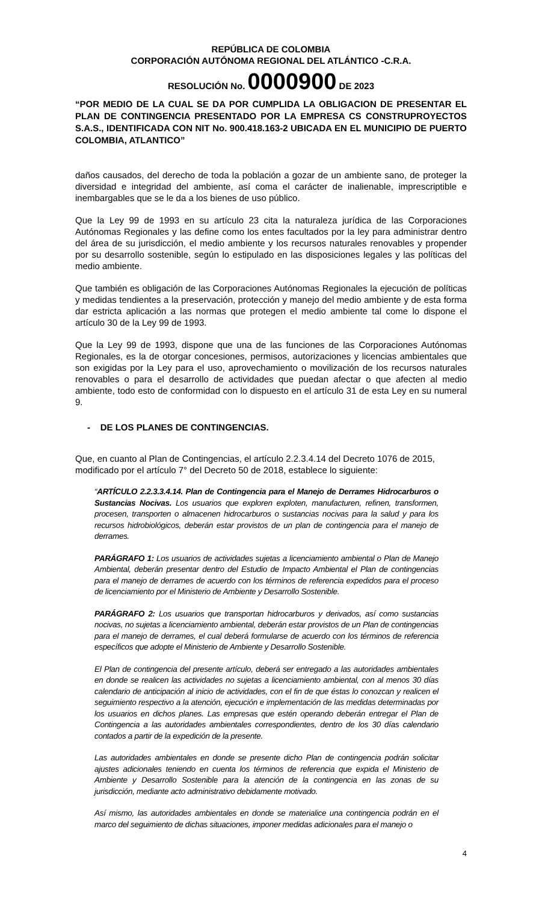REPÚBLICA DE COLOMBIA
CORPORACIÓN AUTÓNOMA REGIONAL DEL ATLÁNTICO -C.R.A.
RESOLUCIÓN No. 0000900 DE 2023
“POR MEDIO DE LA CUAL SE DA POR CUMPLIDA LA OBLIGACION DE PRESENTAR EL PLAN DE CONTINGENCIA PRESENTADO POR LA EMPRESA CS CONSTRUPROYECTOS S.A.S., IDENTIFICADA CON NIT No. 900.418.163-2 UBICADA EN EL MUNICIPIO DE PUERTO COLOMBIA, ATLANTICO”
daños causados, del derecho de toda la población a gozar de un ambiente sano, de proteger la diversidad e integridad del ambiente, así coma el carácter de inalienable, imprescriptible e inembargables que se le da a los bienes de uso público.
Que la Ley 99 de 1993 en su artículo 23 cita la naturaleza jurídica de las Corporaciones Autónomas Regionales y las define como los entes facultados por la ley para administrar dentro del área de su jurisdicción, el medio ambiente y los recursos naturales renovables y propender por su desarrollo sostenible, según lo estipulado en las disposiciones legales y las políticas del medio ambiente.
Que también es obligación de las Corporaciones Autónomas Regionales la ejecución de políticas y medidas tendientes a la preservación, protección y manejo del medio ambiente y de esta forma dar estricta aplicación a las normas que protegen el medio ambiente tal come lo dispone el artículo 30 de la Ley 99 de 1993.
Que la Ley 99 de 1993, dispone que una de las funciones de las Corporaciones Autónomas Regionales, es la de otorgar concesiones, permisos, autorizaciones y licencias ambientales que son exigidas por la Ley para el uso, aprovechamiento o movilización de los recursos naturales renovables o para el desarrollo de actividades que puedan afectar o que afecten al medio ambiente, todo esto de conformidad con lo dispuesto en el artículo 31 de esta Ley en su numeral 9.
- DE LOS PLANES DE CONTINGENCIAS.
Que, en cuanto al Plan de Contingencias, el artículo 2.2.3.4.14 del Decreto 1076 de 2015, modificado por el artículo 7° del Decreto 50 de 2018, establece lo siguiente:
“ARTÍCULO 2.2.3.3.4.14. Plan de Contingencia para el Manejo de Derrames Hidrocarburos o Sustancias Nocivas. Los usuarios que exploren exploten, manufacturen, refinen, transformen, procesen, transporten o almacenen hidrocarburos o sustancias nocivas para la salud y para los recursos hidrobiológicos, deberán estar provistos de un plan de contingencia para el manejo de derrames.
PARÁGRAFO 1: Los usuarios de actividades sujetas a licenciamiento ambiental o Plan de Manejo Ambiental, deberán presentar dentro del Estudio de Impacto Ambiental el Plan de contingencias para el manejo de derrames de acuerdo con los términos de referencia expedidos para el proceso de licenciamiento por el Ministerio de Ambiente y Desarrollo Sostenible.
PARÁGRAFO 2: Los usuarios que transportan hidrocarburos y derivados, así como sustancias nocivas, no sujetas a licenciamiento ambiental, deberán estar provistos de un Plan de contingencias para el manejo de derrames, el cual deberá formularse de acuerdo con los términos de referencia específicos que adopte el Ministerio de Ambiente y Desarrollo Sostenible.
El Plan de contingencia del presente artículo, deberá ser entregado a las autoridades ambientales en donde se realicen las actividades no sujetas a licenciamiento ambiental, con al menos 30 días calendario de anticipación al inicio de actividades, con el fin de que éstas lo conozcan y realicen el seguimiento respectivo a la atención, ejecución e implementación de las medidas determinadas por los usuarios en dichos planes. Las empresas que estén operando deberán entregar el Plan de Contingencia a las autoridades ambientales correspondientes, dentro de los 30 días calendario contados a partir de la expedición de la presente.
Las autoridades ambientales en donde se presente dicho Plan de contingencia podrán solicitar ajustes adicionales teniendo en cuenta los términos de referencia que expida el Ministerio de Ambiente y Desarrollo Sostenible para la atención de la contingencia en las zonas de su jurisdicción, mediante acto administrativo debidamente motivado.
Así mismo, las autoridades ambientales en donde se materialice una contingencia podrán en el marco del seguimiento de dichas situaciones, imponer medidas adicionales para el manejo o
4